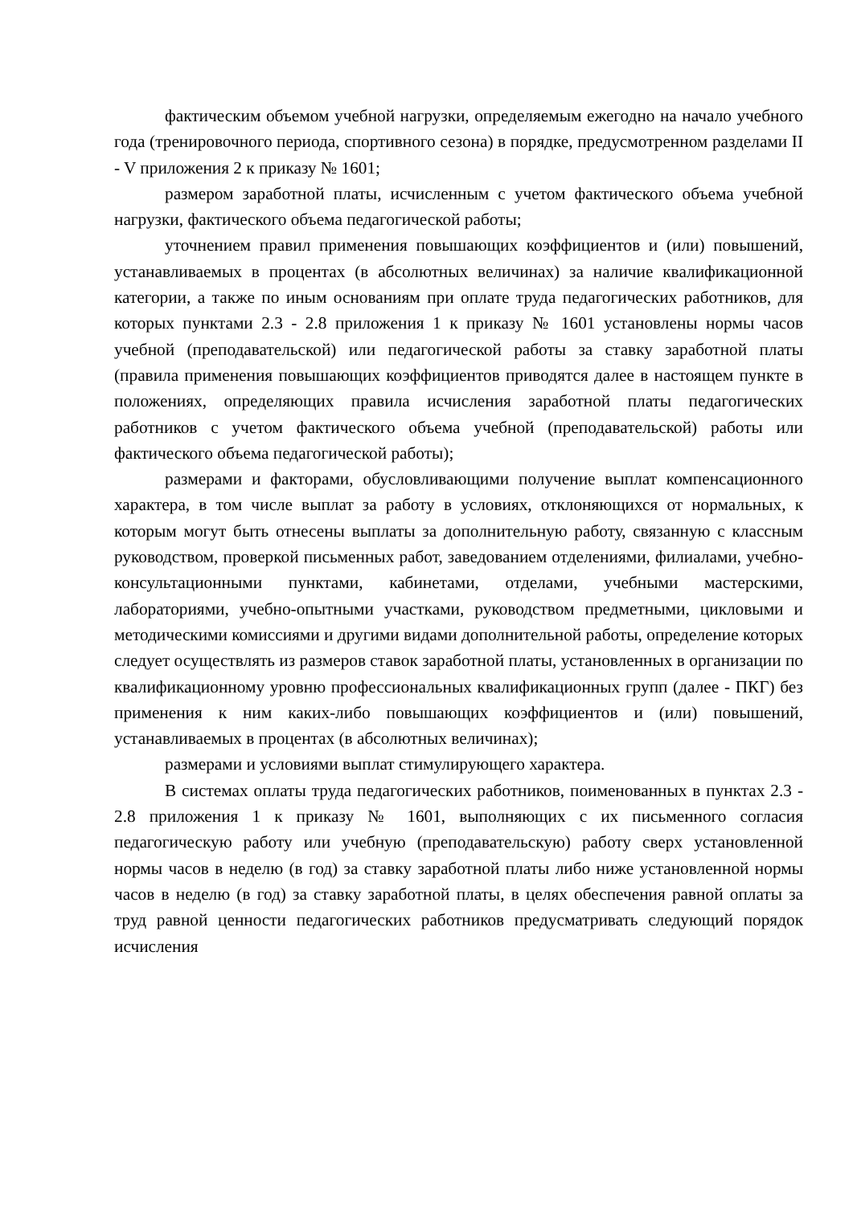фактическим объемом учебной нагрузки, определяемым ежегодно на начало учебного года (тренировочного периода, спортивного сезона) в порядке, предусмотренном разделами II - V приложения 2 к приказу № 1601;
размером заработной платы, исчисленным с учетом фактического объема учебной нагрузки, фактического объема педагогической работы;
уточнением правил применения повышающих коэффициентов и (или) повышений, устанавливаемых в процентах (в абсолютных величинах) за наличие квалификационной категории, а также по иным основаниям при оплате труда педагогических работников, для которых пунктами 2.3 - 2.8 приложения 1 к приказу № 1601 установлены нормы часов учебной (преподавательской) или педагогической работы за ставку заработной платы (правила применения повышающих коэффициентов приводятся далее в настоящем пункте в положениях, определяющих правила исчисления заработной платы педагогических работников с учетом фактического объема учебной (преподавательской) работы или фактического объема педагогической работы);
размерами и факторами, обусловливающими получение выплат компенсационного характера, в том числе выплат за работу в условиях, отклоняющихся от нормальных, к которым могут быть отнесены выплаты за дополнительную работу, связанную с классным руководством, проверкой письменных работ, заведованием отделениями, филиалами, учебно-консультационными пунктами, кабинетами, отделами, учебными мастерскими, лабораториями, учебно-опытными участками, руководством предметными, цикловыми и методическими комиссиями и другими видами дополнительной работы, определение которых следует осуществлять из размеров ставок заработной платы, установленных в организации по квалификационному уровню профессиональных квалификационных групп (далее - ПКГ) без применения к ним каких-либо повышающих коэффициентов и (или) повышений, устанавливаемых в процентах (в абсолютных величинах);
размерами и условиями выплат стимулирующего характера.
В системах оплаты труда педагогических работников, поименованных в пунктах 2.3 - 2.8 приложения 1 к приказу № 1601, выполняющих с их письменного согласия педагогическую работу или учебную (преподавательскую) работу сверх установленной нормы часов в неделю (в год) за ставку заработной платы либо ниже установленной нормы часов в неделю (в год) за ставку заработной платы, в целях обеспечения равной оплаты за труд равной ценности педагогических работников предусматривать следующий порядок исчисления